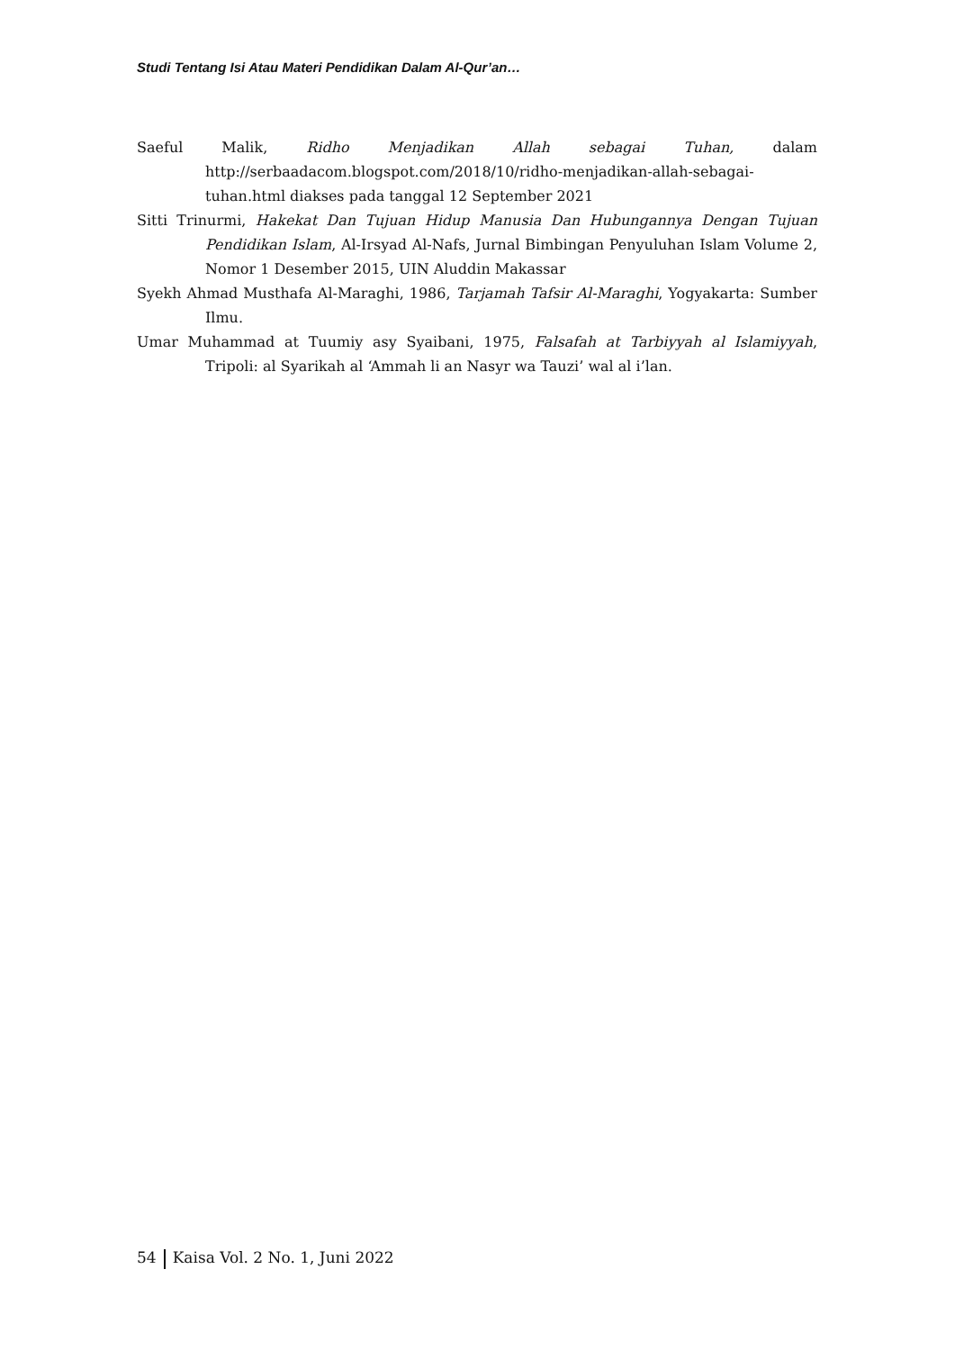Studi Tentang Isi Atau Materi Pendidikan Dalam Al-Qur’an…
Saeful Malik, Ridho Menjadikan Allah sebagai Tuhan, dalam http://serbaadacom.blogspot.com/2018/10/ridho-menjadikan-allah-sebagai-tuhan.html diakses pada tanggal 12 September 2021
Sitti Trinurmi, Hakekat Dan Tujuan Hidup Manusia Dan Hubungannya Dengan Tujuan Pendidikan Islam, Al-Irsyad Al-Nafs, Jurnal Bimbingan Penyuluhan Islam Volume 2, Nomor 1 Desember 2015, UIN Aluddin Makassar
Syekh Ahmad Musthafa Al-Maraghi, 1986, Tarjamah Tafsir Al-Maraghi, Yogyakarta: Sumber Ilmu.
Umar Muhammad at Tuumiy asy Syaibani, 1975, Falsafah at Tarbiyyah al Islamiyyah, Tripoli: al Syarikah al ‘Ammah li an Nasyr wa Tauzi’ wal al i’lan.
54 Kaisa Vol. 2 No. 1, Juni 2022